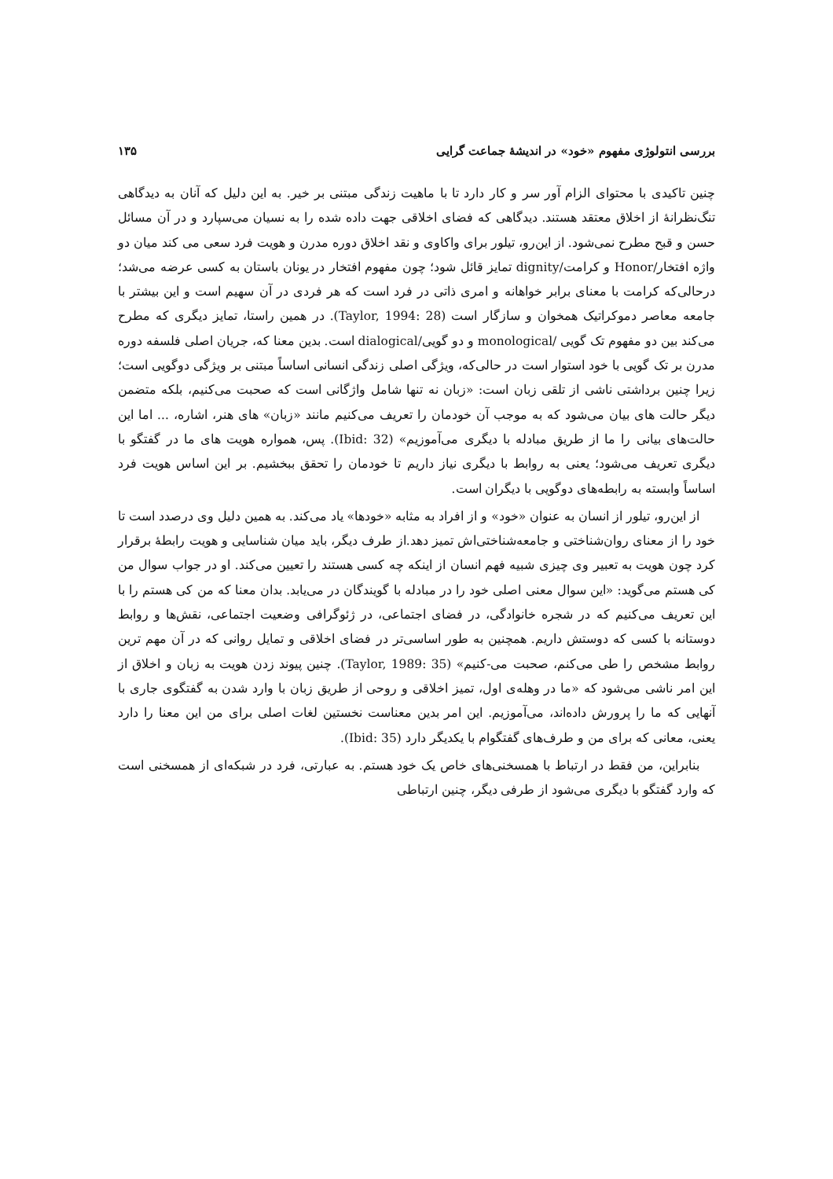بررسی انتولوژی مفهوم «خود» در اندیشهٔ جماعت گرایی ۱۳۵
چنین تاکیدی با محتوای الزام آور سر و کار دارد تا با ماهیت زندگی مبتنی بر خیر. به این دلیل که آنان به دیدگاهی تنگ‌نظرانهٔ از اخلاق معتقد هستند. دیدگاهی که فضای اخلاقی جهت داده شده را به نسیان می‌سپارد و در آن مسائل حسن و قبح مطرح نمی‌شود. از این‌رو، تیلور برای واکاوی و نقد اخلاق دوره مدرن و هویت فرد سعی می کند میان دو واژه افتخار/Honor و کرامت/dignity تمایز قائل شود؛ چون مفهوم افتخار در یونان باستان به کسی عرضه می‌شد؛ درحالی‌که کرامت با معنای برابر خواهانه و امری ذاتی در فرد است که هر فردی در آن سهیم است و این بیشتر با جامعه معاصر دموکراتیک همخوان و سازگار است (Taylor, 1994: 28). در همین راستا، تمایز دیگری که مطرح می‌کند بین دو مفهوم تک گویی /monological و دو گویی/dialogical است. بدین معنا که، جریان اصلی فلسفه دوره مدرن بر تک گویی با خود استوار است در حالی‌که، ویژگی اصلی زندگی انسانی اساساً مبتنی بر ویژگی دوگویی است؛ زیرا چنین برداشتی ناشی از تلقی زبان است: «زبان نه تنها شامل واژگانی است که صحبت می‌کنیم، بلکه متضمن دیگر حالت های بیان می‌شود که به موجب آن خودمان را تعریف می‌کنیم مانند «زبان» های هنر، اشاره، ... اما این حالت‌های بیانی را ما از طریق مبادله با دیگری می‌آموزیم» (Ibid: 32). پس، همواره هویت های ما در گفتگو با دیگری تعریف می‌شود؛ یعنی به روابط با دیگری نیاز داریم تا خودمان را تحقق ببخشیم. بر این اساس هویت فرد اساساً وابسته به رابطه‌های دوگویی با دیگران است.
از این‌رو، تیلور از انسان به عنوان «خود» و از افراد به مثابه «خودها» یاد می‌کند. به همین دلیل وی درصدد است تا خود را از معنای روان‌شناختی و جامعه‌شناختی‌اش تمیز دهد.از طرف دیگر، باید میان شناسایی و هویت رابطهٔ برقرار کرد چون هویت به تعبیر وی چیزی شبیه فهم انسان از اینکه چه کسی هستند را تعیین می‌کند. او در جواب سوال من کی هستم می‌گوید: «این سوال معنی اصلی خود را در مبادله با گویندگان در می‌یابد. بدان معنا که من کی هستم را با این تعریف می‌کنیم که در شجره خانوادگی، در فضای اجتماعی، در ژئوگرافی وضعیت اجتماعی، نقش‌ها و روابط دوستانه با کسی که دوستش داریم. همچنین به طور اساسی‌تر در فضای اخلاقی و تمایل روانی که در آن مهم ترین روابط مشخص را طی می‌کنم، صحبت می-کنیم» (Taylor, 1989: 35). چنین پیوند زدن هویت به زبان و اخلاق از این امر ناشی می‌شود که «ما در وهله‌ی اول، تمیز اخلاقی و روحی از طریق زبان با وارد شدن به گفتگوی جاری با آنهایی که ما را پرورش داده‌اند، می‌آموزیم. این امر بدین معناست نخستین لغات اصلی برای من این معنا را دارد یعنی، معانی که برای من و طرف‌های گفتگوام با یکدیگر دارد (Ibid: 35).
بنابراین، من فقط در ارتباط با همسخنی‌های خاص یک خود هستم. به عبارتی، فرد در شبکه‌ای از همسخنی است که وارد گفتگو با دیگری می‌شود از طرفی دیگر، چنین ارتباطی